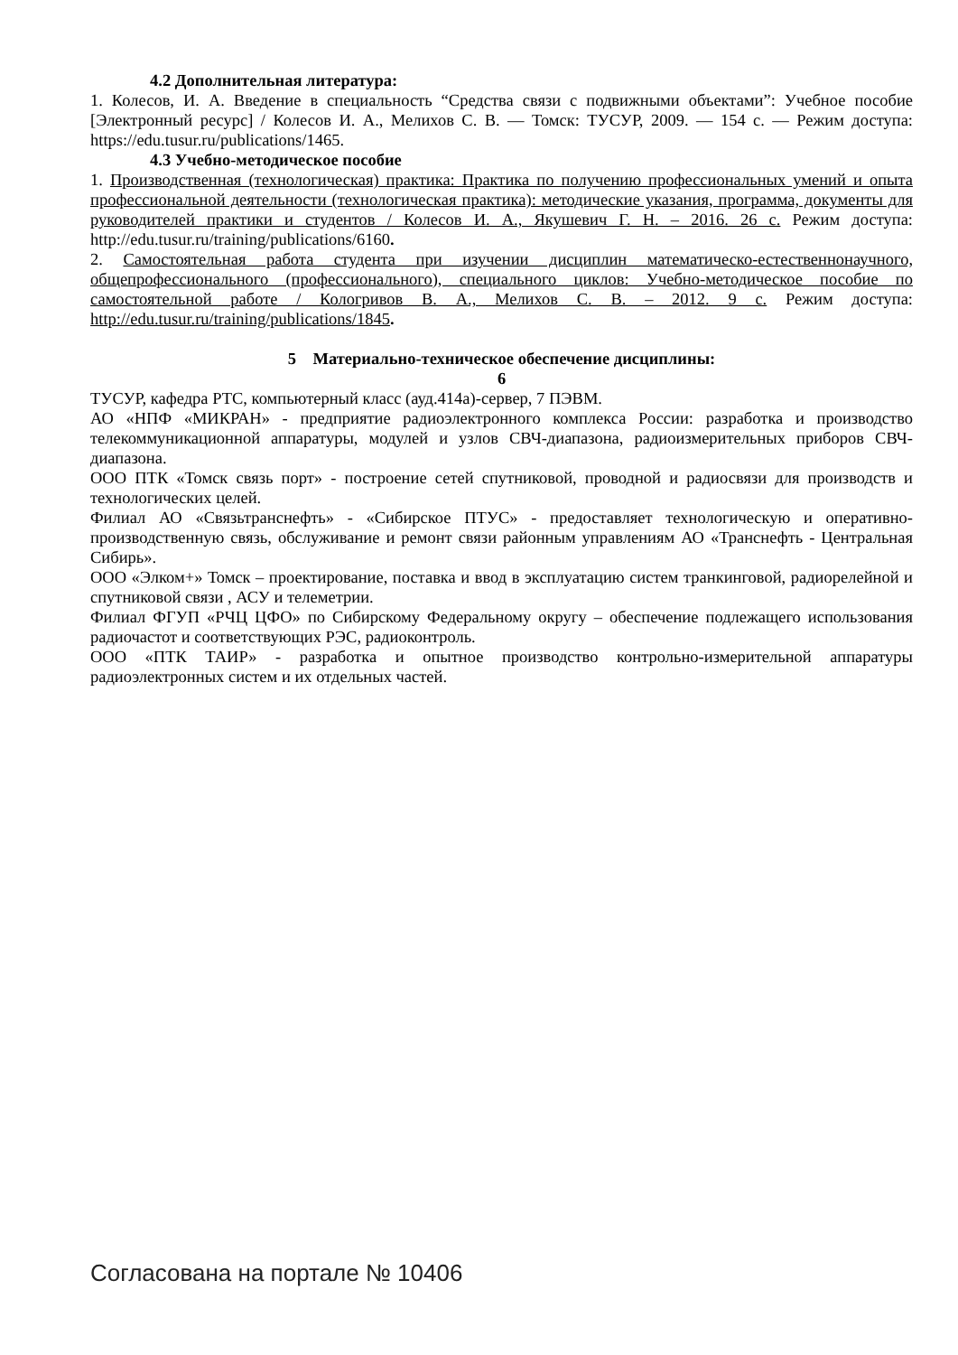4.2 Дополнительная литература:
1. Колесов, И. А. Введение в специальность “Средства связи с подвижными объектами”: Учебное пособие [Электронный ресурс] / Колесов И. А., Мелихов С. В. — Томск: ТУСУР, 2009. — 154 с. — Режим доступа: https://edu.tusur.ru/publications/1465.
4.3 Учебно-методическое пособие
1. Производственная (технологическая) практика: Практика по получению профессиональных умений и опыта профессиональной деятельности (технологическая практика): методические указания, программа, документы для руководителей практики и студентов / Колесов И. А., Якушевич Г. Н. – 2016. 26 с. Режим доступа: http://edu.tusur.ru/training/publications/6160.
2. Самостоятельная работа студента при изучении дисциплин математическо-естественнонаучного, общепрофессионального (профессионального), специального циклов: Учебно-методическое пособие по самостоятельной работе / Кологривов В. А., Мелихов С. В. – 2012. 9 с. Режим доступа: http://edu.tusur.ru/training/publications/1845.
5 Материально-техническое обеспечение дисциплины:
6
ТУСУР, кафедра РТС, компьютерный класс (ауд.414а)-сервер, 7 ПЭВМ.
АО «НПФ «МИКРАН» - предприятие радиоэлектронного комплекса России: разработка и производство телекоммуникационной аппаратуры, модулей и узлов СВЧ-диапазона, радиоизмерительных приборов СВЧ-диапазона.
ООО ПТК «Томск связь порт» - построение сетей спутниковой, проводной и радиосвязи для производств и технологических целей.
Филиал АО «Связьтранснефть» - «Сибирское ПТУС» - предоставляет технологическую и оперативно-производственную связь, обслуживание и ремонт связи районным управлениям АО «Транснефть - Центральная Сибирь».
ООО «Элком+» Томск – проектирование, поставка и ввод в эксплуатацию систем транкинговой, радиорелейной и спутниковой связи , АСУ и телеметрии.
Филиал ФГУП «РЧЦ ЦФО» по Сибирскому Федеральному округу – обеспечение подлежащего использования радиочастот и соответствующих РЭС, радиоконтроль.
ООО «ПТК ТАИР» - разработка и опытное производство контрольно-измерительной аппаратуры радиоэлектронных систем и их отдельных частей.
Согласована на портале № 10406